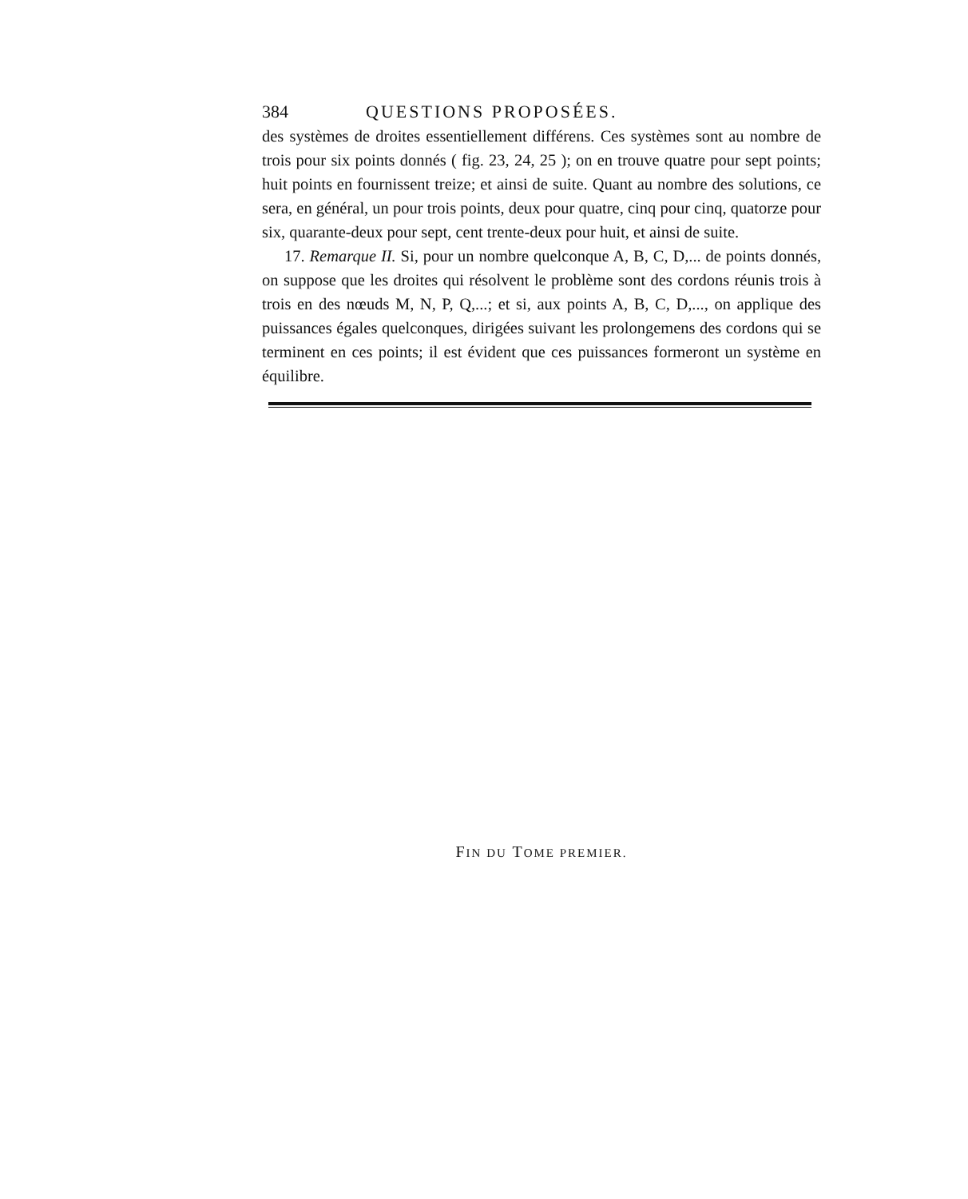384 QUESTIONS PROPOSÉES.
des systèmes de droites essentiellement différens. Ces systèmes sont au nombre de trois pour six points donnés ( fig. 23, 24, 25 ); on en trouve quatre pour sept points; huit points en fournissent treize; et ainsi de suite. Quant au nombre des solutions, ce sera, en général, un pour trois points, deux pour quatre, cinq pour cinq, quatorze pour six, quarante-deux pour sept, cent trente-deux pour huit, et ainsi de suite.
17. Remarque II. Si, pour un nombre quelconque A, B, C, D,... de points donnés, on suppose que les droites qui résolvent le problème sont des cordons réunis trois à trois en des nœuds M, N, P, Q,...; et si, aux points A, B, C, D,..., on applique des puissances égales quelconques, dirigées suivant les prolongemens des cordons qui se terminent en ces points; il est évident que ces puissances formeront un système en équilibre.
FIN DU TOME PREMIER.